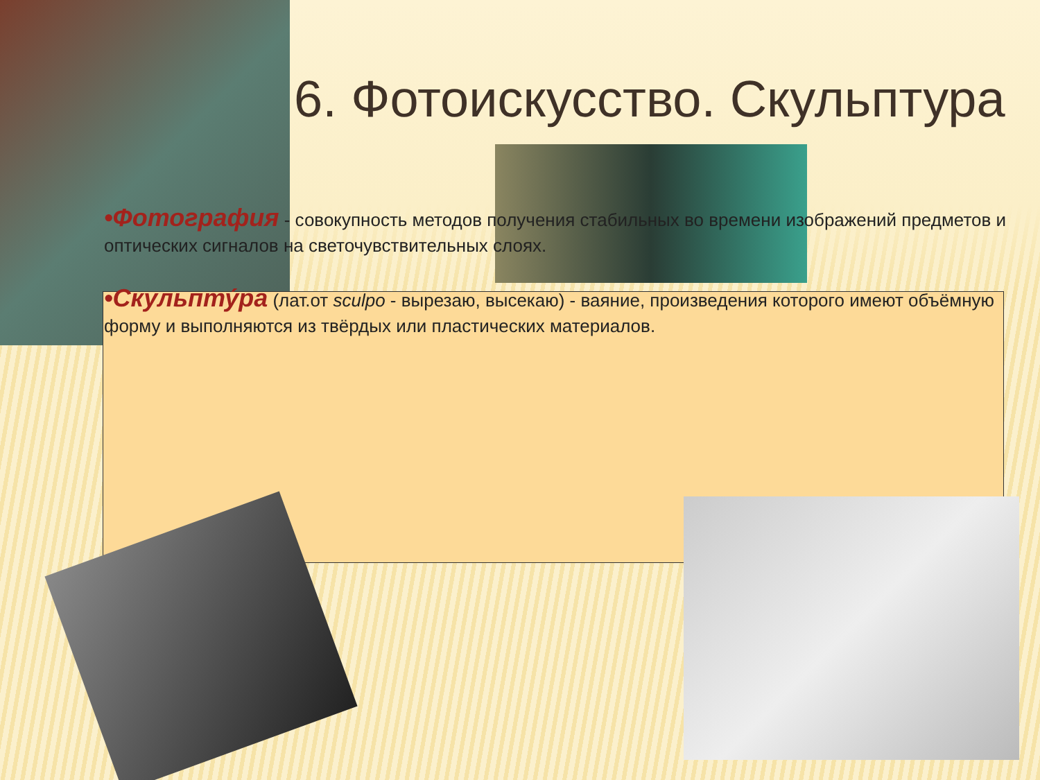6. Фотоискусство. Скульптура
•Фотография - совокупность методов получения стабильных во времени изображений предметов и оптических сигналов на светочувствительных слоях.
•Скульпту́ра (лат.от sculpo - вырезаю, высекаю) - ваяние, произведения которого имеют объёмную форму и выполняются из твёрдых или пластических материалов.